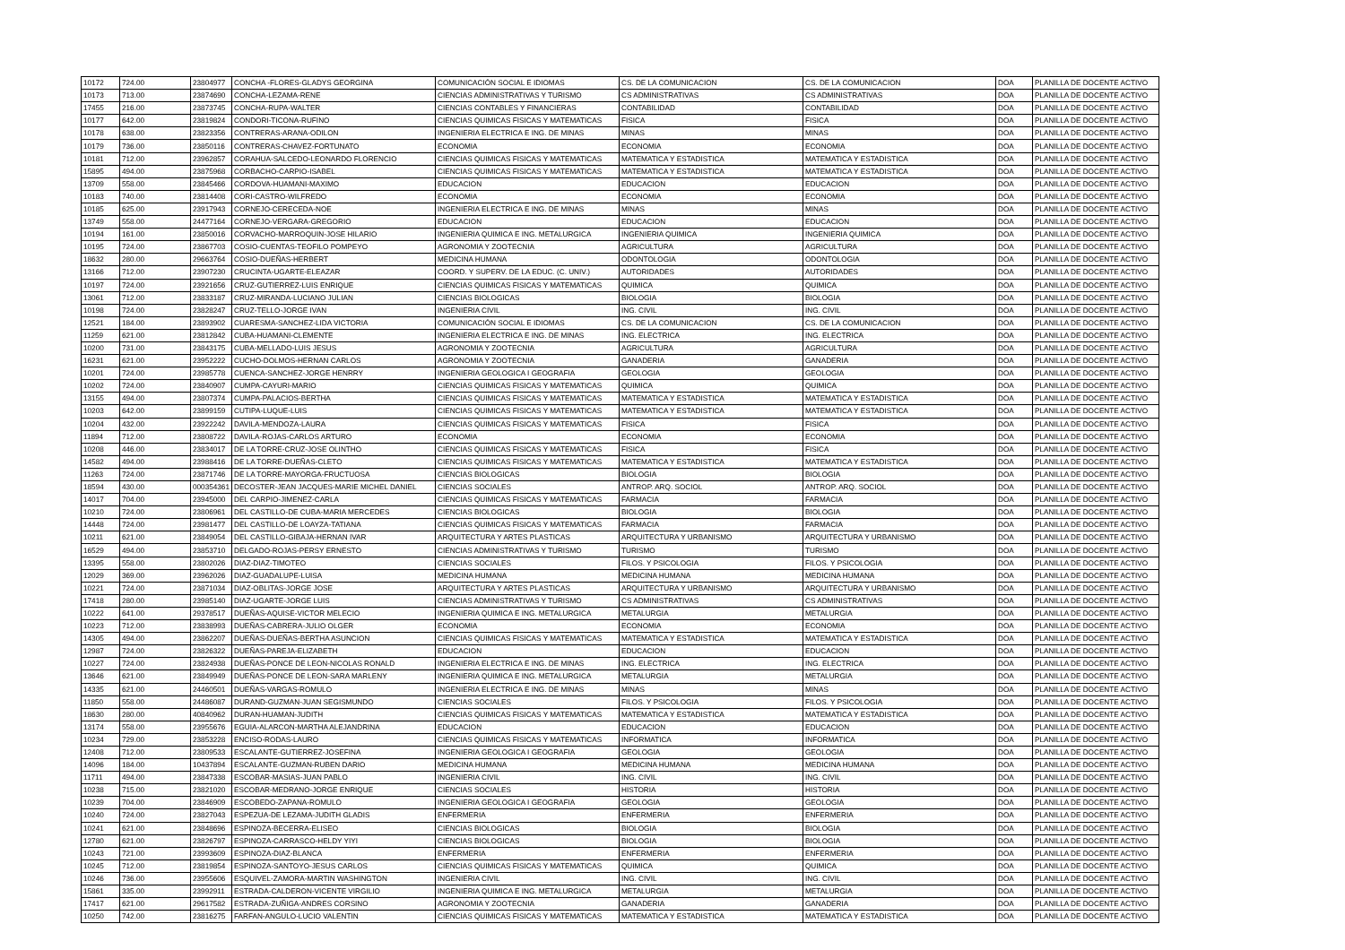| 10172 | 724.00 | 23804977 | CONCHA -FLORES-GLADYS GEORGINA | COMUNICACIÓN SOCIAL E IDIOMAS | CS. DE LA COMUNICACION | CS. DE LA COMUNICACION | DOA | PLANILLA DE DOCENTE ACTIVO |
| 10173 | 713.00 | 23874690 | CONCHA-LEZAMA-RENE | CIENCIAS ADMINISTRATIVAS Y TURISMO | CS ADMINISTRATIVAS | CS ADMINISTRATIVAS | DOA | PLANILLA DE DOCENTE ACTIVO |
| 17455 | 216.00 | 23873745 | CONCHA-RUPA-WALTER | CIENCIAS CONTABLES Y FINANCIERAS | CONTABILIDAD | CONTABILIDAD | DOA | PLANILLA DE DOCENTE ACTIVO |
| 10177 | 642.00 | 23819824 | CONDORI-TICONA-RUFINO | CIENCIAS QUIMICAS FISICAS Y MATEMATICAS | FISICA | FISICA | DOA | PLANILLA DE DOCENTE ACTIVO |
| 10178 | 638.00 | 23823356 | CONTRERAS-ARANA-ODILON | INGENIERIA ELECTRICA E ING. DE MINAS | MINAS | MINAS | DOA | PLANILLA DE DOCENTE ACTIVO |
| 10179 | 736.00 | 23850116 | CONTRERAS-CHAVEZ-FORTUNATO | ECONOMIA | ECONOMIA | ECONOMIA | DOA | PLANILLA DE DOCENTE ACTIVO |
| 10181 | 712.00 | 23962857 | CORAHUA-SALCEDO-LEONARDO FLORENCIO | CIENCIAS QUIMICAS FISICAS Y MATEMATICAS | MATEMATICA Y ESTADISTICA | MATEMATICA Y ESTADISTICA | DOA | PLANILLA DE DOCENTE ACTIVO |
| 15895 | 494.00 | 23875968 | CORBACHO-CARPIO-ISABEL | CIENCIAS QUIMICAS FISICAS Y MATEMATICAS | MATEMATICA Y ESTADISTICA | MATEMATICA Y ESTADISTICA | DOA | PLANILLA DE DOCENTE ACTIVO |
| 13709 | 558.00 | 23845466 | CORDOVA-HUAMANI-MAXIMO | EDUCACION | EDUCACION | EDUCACION | DOA | PLANILLA DE DOCENTE ACTIVO |
| 10183 | 740.00 | 23814408 | CORI-CASTRO-WILFREDO | ECONOMIA | ECONOMIA | ECONOMIA | DOA | PLANILLA DE DOCENTE ACTIVO |
| 10185 | 625.00 | 23917943 | CORNEJO-CERECEDA-NOE | INGENIERIA ELECTRICA E ING. DE MINAS | MINAS | MINAS | DOA | PLANILLA DE DOCENTE ACTIVO |
| 13749 | 558.00 | 24477164 | CORNEJO-VERGARA-GREGORIO | EDUCACION | EDUCACION | EDUCACION | DOA | PLANILLA DE DOCENTE ACTIVO |
| 10194 | 161.00 | 23850016 | CORVACHO-MARROQUIN-JOSE HILARIO | INGENIERIA QUIMICA E ING. METALURGICA | INGENIERIA QUIMICA | INGENIERIA QUIMICA | DOA | PLANILLA DE DOCENTE ACTIVO |
| 10195 | 724.00 | 23867703 | COSIO-CUENTAS-TEOFILO POMPEYO | AGRONOMIA Y ZOOTECNIA | AGRICULTURA | AGRICULTURA | DOA | PLANILLA DE DOCENTE ACTIVO |
| 18632 | 280.00 | 29663764 | COSIO-DUEÑAS-HERBERT | MEDICINA HUMANA | ODONTOLOGIA | ODONTOLOGIA | DOA | PLANILLA DE DOCENTE ACTIVO |
| 13166 | 712.00 | 23907230 | CRUCINTA-UGARTE-ELEAZAR | COORD. Y SUPERV. DE LA EDUC. (C. UNIV.) | AUTORIDADES | AUTORIDADES | DOA | PLANILLA DE DOCENTE ACTIVO |
| 10197 | 724.00 | 23921656 | CRUZ-GUTIERREZ-LUIS ENRIQUE | CIENCIAS QUIMICAS FISICAS Y MATEMATICAS | QUIMICA | QUIMICA | DOA | PLANILLA DE DOCENTE ACTIVO |
| 13061 | 712.00 | 23833187 | CRUZ-MIRANDA-LUCIANO JULIAN | CIENCIAS BIOLOGICAS | BIOLOGIA | BIOLOGIA | DOA | PLANILLA DE DOCENTE ACTIVO |
| 10198 | 724.00 | 23828247 | CRUZ-TELLO-JORGE IVAN | INGENIERIA CIVIL | ING. CIVIL | ING. CIVIL | DOA | PLANILLA DE DOCENTE ACTIVO |
| 12521 | 184.00 | 23893902 | CUARESMA-SANCHEZ-LIDA VICTORIA | COMUNICACIÓN SOCIAL E IDIOMAS | CS. DE LA COMUNICACION | CS. DE LA COMUNICACION | DOA | PLANILLA DE DOCENTE ACTIVO |
| 11259 | 621.00 | 23812842 | CUBA-HUAMANI-CLEMENTE | INGENIERIA ELECTRICA E ING. DE MINAS | ING. ELECTRICA | ING. ELECTRICA | DOA | PLANILLA DE DOCENTE ACTIVO |
| 10200 | 731.00 | 23843175 | CUBA-MELLADO-LUIS JESUS | AGRONOMIA Y ZOOTECNIA | AGRICULTURA | AGRICULTURA | DOA | PLANILLA DE DOCENTE ACTIVO |
| 16231 | 621.00 | 23952222 | CUCHO-DOLMOS-HERNAN CARLOS | AGRONOMIA Y ZOOTECNIA | GANADERIA | GANADERIA | DOA | PLANILLA DE DOCENTE ACTIVO |
| 10201 | 724.00 | 23985778 | CUENCA-SANCHEZ-JORGE HENRRY | INGENIERIA GEOLOGICA I GEOGRAFIA | GEOLOGIA | GEOLOGIA | DOA | PLANILLA DE DOCENTE ACTIVO |
| 10202 | 724.00 | 23840907 | CUMPA-CAYURI-MARIO | CIENCIAS QUIMICAS FISICAS Y MATEMATICAS | QUIMICA | QUIMICA | DOA | PLANILLA DE DOCENTE ACTIVO |
| 13155 | 494.00 | 23807374 | CUMPA-PALACIOS-BERTHA | CIENCIAS QUIMICAS FISICAS Y MATEMATICAS | MATEMATICA Y ESTADISTICA | MATEMATICA Y ESTADISTICA | DOA | PLANILLA DE DOCENTE ACTIVO |
| 10203 | 642.00 | 23899159 | CUTIPA-LUQUE-LUIS | CIENCIAS QUIMICAS FISICAS Y MATEMATICAS | MATEMATICA Y ESTADISTICA | MATEMATICA Y ESTADISTICA | DOA | PLANILLA DE DOCENTE ACTIVO |
| 10204 | 432.00 | 23922242 | DAVILA-MENDOZA-LAURA | CIENCIAS QUIMICAS FISICAS Y MATEMATICAS | FISICA | FISICA | DOA | PLANILLA DE DOCENTE ACTIVO |
| 11894 | 712.00 | 23808722 | DAVILA-ROJAS-CARLOS ARTURO | ECONOMIA | ECONOMIA | ECONOMIA | DOA | PLANILLA DE DOCENTE ACTIVO |
| 10208 | 446.00 | 23834017 | DE LA TORRE-CRUZ-JOSE OLINTHO | CIENCIAS QUIMICAS FISICAS Y MATEMATICAS | FISICA | FISICA | DOA | PLANILLA DE DOCENTE ACTIVO |
| 14582 | 494.00 | 23988416 | DE LA TORRE-DUEÑAS-CLETO | CIENCIAS QUIMICAS FISICAS Y MATEMATICAS | MATEMATICA Y ESTADISTICA | MATEMATICA Y ESTADISTICA | DOA | PLANILLA DE DOCENTE ACTIVO |
| 11263 | 724.00 | 23871746 | DE LA TORRE-MAYORGA-FRUCTUOSA | CIENCIAS BIOLOGICAS | BIOLOGIA | BIOLOGIA | DOA | PLANILLA DE DOCENTE ACTIVO |
| 18594 | 430.00 | 000354361 | DECOSTER-JEAN JACQUES-MARIE MICHEL DANIEL | CIENCIAS SOCIALES | ANTROP. ARQ. SOCIOL | ANTROP. ARQ. SOCIOL | DOA | PLANILLA DE DOCENTE ACTIVO |
| 14017 | 704.00 | 23945000 | DEL CARPIO-JIMENEZ-CARLA | CIENCIAS QUIMICAS FISICAS Y MATEMATICAS | FARMACIA | FARMACIA | DOA | PLANILLA DE DOCENTE ACTIVO |
| 10210 | 724.00 | 23806961 | DEL CASTILLO-DE CUBA-MARIA MERCEDES | CIENCIAS BIOLOGICAS | BIOLOGIA | BIOLOGIA | DOA | PLANILLA DE DOCENTE ACTIVO |
| 14448 | 724.00 | 23981477 | DEL CASTILLO-DE LOAYZA-TATIANA | CIENCIAS QUIMICAS FISICAS Y MATEMATICAS | FARMACIA | FARMACIA | DOA | PLANILLA DE DOCENTE ACTIVO |
| 10211 | 621.00 | 23849054 | DEL CASTILLO-GIBAJA-HERNAN IVAR | ARQUITECTURA Y ARTES PLASTICAS | ARQUITECTURA Y URBANISMO | ARQUITECTURA Y URBANISMO | DOA | PLANILLA DE DOCENTE ACTIVO |
| 16529 | 494.00 | 23853710 | DELGADO-ROJAS-PERSY ERNESTO | CIENCIAS ADMINISTRATIVAS Y TURISMO | TURISMO | TURISMO | DOA | PLANILLA DE DOCENTE ACTIVO |
| 13395 | 558.00 | 23802026 | DIAZ-DIAZ-TIMOTEO | CIENCIAS SOCIALES | FILOS. Y PSICOLOGIA | FILOS. Y PSICOLOGIA | DOA | PLANILLA DE DOCENTE ACTIVO |
| 12029 | 369.00 | 23962026 | DIAZ-GUADALUPE-LUISA | MEDICINA HUMANA | MEDICINA HUMANA | MEDICINA HUMANA | DOA | PLANILLA DE DOCENTE ACTIVO |
| 10221 | 724.00 | 23871034 | DIAZ-OBLITAS-JORGE JOSE | ARQUITECTURA Y ARTES PLASTICAS | ARQUITECTURA Y URBANISMO | ARQUITECTURA Y URBANISMO | DOA | PLANILLA DE DOCENTE ACTIVO |
| 17418 | 280.00 | 23985140 | DIAZ-UGARTE-JORGE LUIS | CIENCIAS ADMINISTRATIVAS Y TURISMO | CS ADMINISTRATIVAS | CS ADMINISTRATIVAS | DOA | PLANILLA DE DOCENTE ACTIVO |
| 10222 | 641.00 | 29378517 | DUEÑAS-AQUISE-VICTOR MELECIO | INGENIERIA QUIMICA E ING. METALURGICA | METALURGIA | METALURGIA | DOA | PLANILLA DE DOCENTE ACTIVO |
| 10223 | 712.00 | 23838993 | DUEÑAS-CABRERA-JULIO OLGER | ECONOMIA | ECONOMIA | ECONOMIA | DOA | PLANILLA DE DOCENTE ACTIVO |
| 14305 | 494.00 | 23862207 | DUEÑAS-DUEÑAS-BERTHA ASUNCION | CIENCIAS QUIMICAS FISICAS Y MATEMATICAS | MATEMATICA Y ESTADISTICA | MATEMATICA Y ESTADISTICA | DOA | PLANILLA DE DOCENTE ACTIVO |
| 12987 | 724.00 | 23826322 | DUEÑAS-PAREJA-ELIZABETH | EDUCACION | EDUCACION | EDUCACION | DOA | PLANILLA DE DOCENTE ACTIVO |
| 10227 | 724.00 | 23824938 | DUEÑAS-PONCE DE LEON-NICOLAS RONALD | INGENIERIA ELECTRICA E ING. DE MINAS | ING. ELECTRICA | ING. ELECTRICA | DOA | PLANILLA DE DOCENTE ACTIVO |
| 13646 | 621.00 | 23849949 | DUEÑAS-PONCE DE LEON-SARA MARLENY | INGENIERIA QUIMICA E ING. METALURGICA | METALURGIA | METALURGIA | DOA | PLANILLA DE DOCENTE ACTIVO |
| 14335 | 621.00 | 24460501 | DUEÑAS-VARGAS-ROMULO | INGENIERIA ELECTRICA E ING. DE MINAS | MINAS | MINAS | DOA | PLANILLA DE DOCENTE ACTIVO |
| 11850 | 558.00 | 24486087 | DURAND-GUZMAN-JUAN SEGISMUNDO | CIENCIAS SOCIALES | FILOS. Y PSICOLOGIA | FILOS. Y PSICOLOGIA | DOA | PLANILLA DE DOCENTE ACTIVO |
| 18630 | 280.00 | 40840962 | DURAN-HUAMAN-JUDITH | CIENCIAS QUIMICAS FISICAS Y MATEMATICAS | MATEMATICA Y ESTADISTICA | MATEMATICA Y ESTADISTICA | DOA | PLANILLA DE DOCENTE ACTIVO |
| 13174 | 558.00 | 23955676 | EGUIA-ALARCON-MARTHA ALEJANDRINA | EDUCACION | EDUCACION | EDUCACION | DOA | PLANILLA DE DOCENTE ACTIVO |
| 10234 | 729.00 | 23853228 | ENCISO-RODAS-LAURO | CIENCIAS QUIMICAS FISICAS Y MATEMATICAS | INFORMATICA | INFORMATICA | DOA | PLANILLA DE DOCENTE ACTIVO |
| 12408 | 712.00 | 23809533 | ESCALANTE-GUTIERREZ-JOSEFINA | INGENIERIA GEOLOGICA I GEOGRAFIA | GEOLOGIA | GEOLOGIA | DOA | PLANILLA DE DOCENTE ACTIVO |
| 14096 | 184.00 | 10437894 | ESCALANTE-GUZMAN-RUBEN DARIO | MEDICINA HUMANA | MEDICINA HUMANA | MEDICINA HUMANA | DOA | PLANILLA DE DOCENTE ACTIVO |
| 11711 | 494.00 | 23847338 | ESCOBAR-MASIAS-JUAN PABLO | INGENIERIA CIVIL | ING. CIVIL | ING. CIVIL | DOA | PLANILLA DE DOCENTE ACTIVO |
| 10238 | 715.00 | 23821020 | ESCOBAR-MEDRANO-JORGE ENRIQUE | CIENCIAS SOCIALES | HISTORIA | HISTORIA | DOA | PLANILLA DE DOCENTE ACTIVO |
| 10239 | 704.00 | 23846909 | ESCOBEDO-ZAPANA-ROMULO | INGENIERIA GEOLOGICA I GEOGRAFIA | GEOLOGIA | GEOLOGIA | DOA | PLANILLA DE DOCENTE ACTIVO |
| 10240 | 724.00 | 23827043 | ESPEZUA-DE LEZAMA-JUDITH GLADIS | ENFERMERIA | ENFERMERIA | ENFERMERIA | DOA | PLANILLA DE DOCENTE ACTIVO |
| 10241 | 621.00 | 23848696 | ESPINOZA-BECERRA-ELISEO | CIENCIAS BIOLOGICAS | BIOLOGIA | BIOLOGIA | DOA | PLANILLA DE DOCENTE ACTIVO |
| 12780 | 621.00 | 23826797 | ESPINOZA-CARRASCO-HELDY YIYI | CIENCIAS BIOLOGICAS | BIOLOGIA | BIOLOGIA | DOA | PLANILLA DE DOCENTE ACTIVO |
| 10243 | 721.00 | 23993609 | ESPINOZA-DIAZ-BLANCA | ENFERMERIA | ENFERMERIA | ENFERMERIA | DOA | PLANILLA DE DOCENTE ACTIVO |
| 10245 | 712.00 | 23819854 | ESPINOZA-SANTOYO-JESUS CARLOS | CIENCIAS QUIMICAS FISICAS Y MATEMATICAS | QUIMICA | QUIMICA | DOA | PLANILLA DE DOCENTE ACTIVO |
| 10246 | 736.00 | 23955606 | ESQUIVEL-ZAMORA-MARTIN WASHINGTON | INGENIERIA CIVIL | ING. CIVIL | ING. CIVIL | DOA | PLANILLA DE DOCENTE ACTIVO |
| 15861 | 335.00 | 23992911 | ESTRADA-CALDERON-VICENTE VIRGILIO | INGENIERIA QUIMICA E ING. METALURGICA | METALURGIA | METALURGIA | DOA | PLANILLA DE DOCENTE ACTIVO |
| 17417 | 621.00 | 29617582 | ESTRADA-ZUÑIGA-ANDRES CORSINO | AGRONOMIA Y ZOOTECNIA | GANADERIA | GANADERIA | DOA | PLANILLA DE DOCENTE ACTIVO |
| 10250 | 742.00 | 23816275 | FARFAN-ANGULO-LUCIO VALENTIN | CIENCIAS QUIMICAS FISICAS Y MATEMATICAS | MATEMATICA Y ESTADISTICA | MATEMATICA Y ESTADISTICA | DOA | PLANILLA DE DOCENTE ACTIVO |